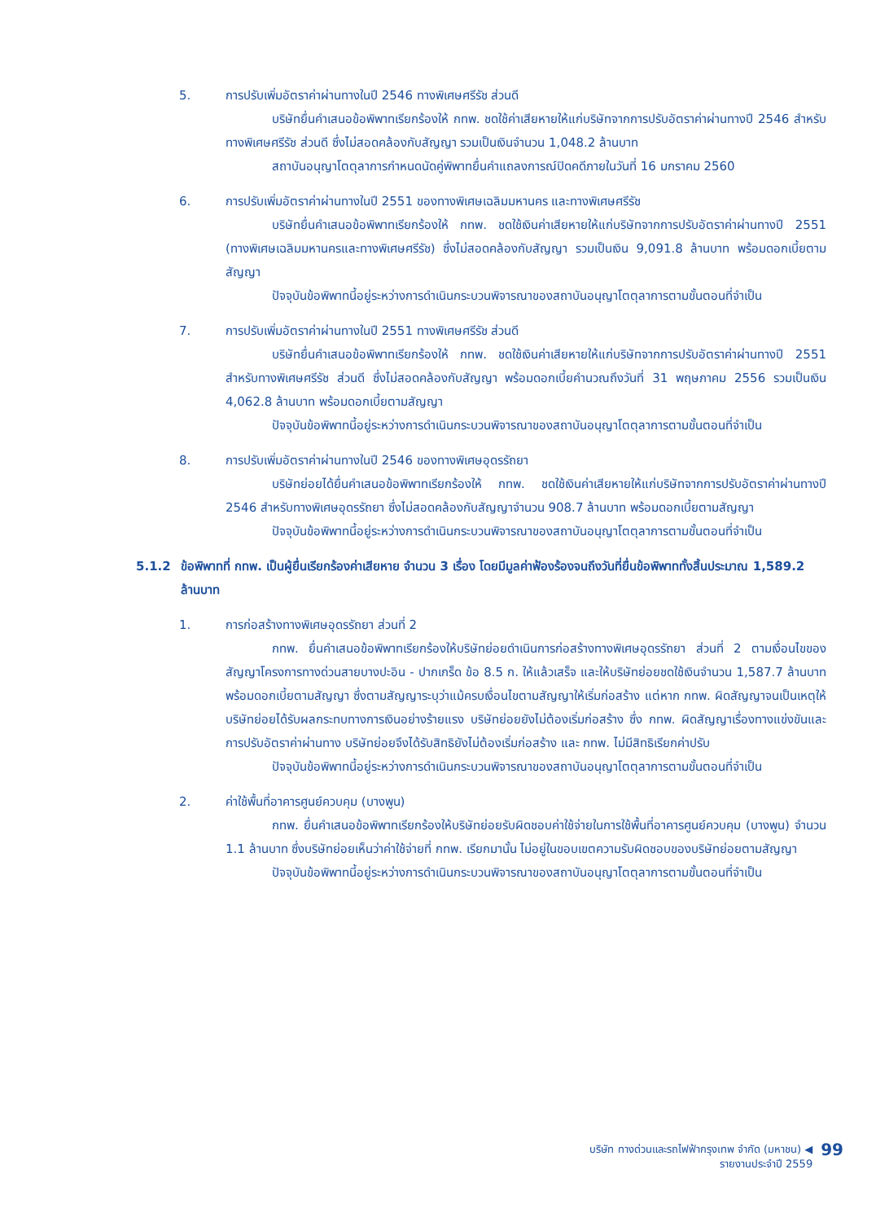5. การปรับเพิ่มอัตราค่าผ่านทางในปี 2546 ทางพิเศษศรีรัช ส่วนดี
บริษัทยื่นคำเสนอข้อพิพาทเรียกร้องให้ กทพ. ชดใช้ค่าเสียหายให้แก่บริษัทจากการปรับอัตราค่าผ่านทางปี 2546 สำหรับทางพิเศษศรีรัช ส่วนดี ซึ่งไม่สอดคล้องกับสัญญา รวมเป็นเงินจำนวน 1,048.2 ล้านบาท
สถาบันอนุญาโตตุลาการกำหนดนัดคู่พิพาทยื่นคำแถลงการณ์ปิดคดีภายในวันที่ 16 มกราคม 2560
6. การปรับเพิ่มอัตราค่าผ่านทางในปี 2551 ของทางพิเศษเฉลิมมหานคร และทางพิเศษศรีรัช
บริษัทยื่นคำเสนอข้อพิพาทเรียกร้องให้ กทพ. ชดใช้เงินค่าเสียหายให้แก่บริษัทจากการปรับอัตราค่าผ่านทางปี 2551 (ทางพิเศษเฉลิมมหานครและทางพิเศษศรีรัช) ซึ่งไม่สอดคล้องกับสัญญา รวมเป็นเงิน 9,091.8 ล้านบาท พร้อมดอกเบี้ยตามสัญญา
ปัจจุบันข้อพิพาทนี้อยู่ระหว่างการดำเนินกระบวนพิจารณาของสถาบันอนุญาโตตุลาการตามขั้นตอนที่จำเป็น
7. การปรับเพิ่มอัตราค่าผ่านทางในปี 2551 ทางพิเศษศรีรัช ส่วนดี
บริษัทยื่นคำเสนอข้อพิพาทเรียกร้องให้ กทพ. ชดใช้เงินค่าเสียหายให้แก่บริษัทจากการปรับอัตราค่าผ่านทางปี 2551 สำหรับทางพิเศษศรีรัช ส่วนดี ซึ่งไม่สอดคล้องกับสัญญา พร้อมดอกเบี้ยคำนวณถึงวันที่ 31 พฤษภาคม 2556 รวมเป็นเงิน 4,062.8 ล้านบาท พร้อมดอกเบี้ยตามสัญญา
ปัจจุบันข้อพิพาทนี้อยู่ระหว่างการดำเนินกระบวนพิจารณาของสถาบันอนุญาโตตุลาการตามขั้นตอนที่จำเป็น
8. การปรับเพิ่มอัตราค่าผ่านทางในปี 2546 ของทางพิเศษอุดรรัถยา
บริษัทย่อยได้ยื่นคำเสนอข้อพิพาทเรียกร้องให้ กทพ. ชดใช้เงินค่าเสียหายให้แก่บริษัทจากการปรับอัตราค่าผ่านทางปี 2546 สำหรับทางพิเศษอุดรรัถยา ซึ่งไม่สอดคล้องกับสัญญาจำนวน 908.7 ล้านบาท พร้อมดอกเบี้ยตามสัญญา
ปัจจุบันข้อพิพาทนี้อยู่ระหว่างการดำเนินกระบวนพิจารณาของสถาบันอนุญาโตตุลาการตามขั้นตอนที่จำเป็น
5.1.2 ข้อพิพาทที่ กทพ. เป็นผู้ยื่นเรียกร้องค่าเสียหาย จำนวน 3 เรื่อง โดยมีมูลค่าฟ้องร้องจนถึงวันที่ยื่นข้อพิพาททั้งสิ้นประมาณ 1,589.2 ล้านบาท
1. การก่อสร้างทางพิเศษอุดรรัถยา ส่วนที่ 2
กทพ. ยื่นคำเสนอข้อพิพาทเรียกร้องให้บริษัทย่อยดำเนินการก่อสร้างทางพิเศษอุดรรัถยา ส่วนที่ 2 ตามเงื่อนไขของสัญญาโครงการทางด่วนสายบางปะอิน - ปากเกร็ด ข้อ 8.5 ก. ให้แล้วเสร็จ และให้บริษัทย่อยชดใช้เงินจำนวน 1,587.7 ล้านบาท พร้อมดอกเบี้ยตามสัญญา ซึ่งตามสัญญาระบุว่าแม้ครบเงื่อนไขตามสัญญาให้เริ่มก่อสร้าง แต่หาก กทพ. ผิดสัญญาจนเป็นเหตุให้บริษัทย่อยได้รับผลกระทบทางการเงินอย่างร้ายแรง บริษัทย่อยยังไม่ต้องเริ่มก่อสร้าง ซึ่ง กทพ. ผิดสัญญาเรื่องทางแข่งขันและการปรับอัตราค่าผ่านทาง บริษัทย่อยจึงได้รับสิทธิยังไม่ต้องเริ่มก่อสร้าง และ กทพ. ไม่มีสิทธิเรียกค่าปรับ
ปัจจุบันข้อพิพาทนี้อยู่ระหว่างการดำเนินกระบวนพิจารณาของสถาบันอนุญาโตตุลาการตามขั้นตอนที่จำเป็น
2. ค่าใช้พื้นที่อาคารศูนย์ควบคุม (บางพูน)
กทพ. ยื่นคำเสนอข้อพิพาทเรียกร้องให้บริษัทย่อยรับผิดชอบค่าใช้จ่ายในการใช้พื้นที่อาคารศูนย์ควบคุม (บางพูน) จำนวน 1.1 ล้านบาท ซึ่งบริษัทย่อยเห็นว่าค่าใช้จ่ายที่ กทพ. เรียกมานั้น ไม่อยู่ในขอบเขตความรับผิดชอบของบริษัทย่อยตามสัญญา
ปัจจุบันข้อพิพาทนี้อยู่ระหว่างการดำเนินกระบวนพิจารณาของสถาบันอนุญาโตตุลาการตามขั้นตอนที่จำเป็น
บริษัท ทางด่วนและรถไฟฟ้ากรุงเทพ จำกัด (มหาชน) ◀
รายงานประจำปี 2559
99